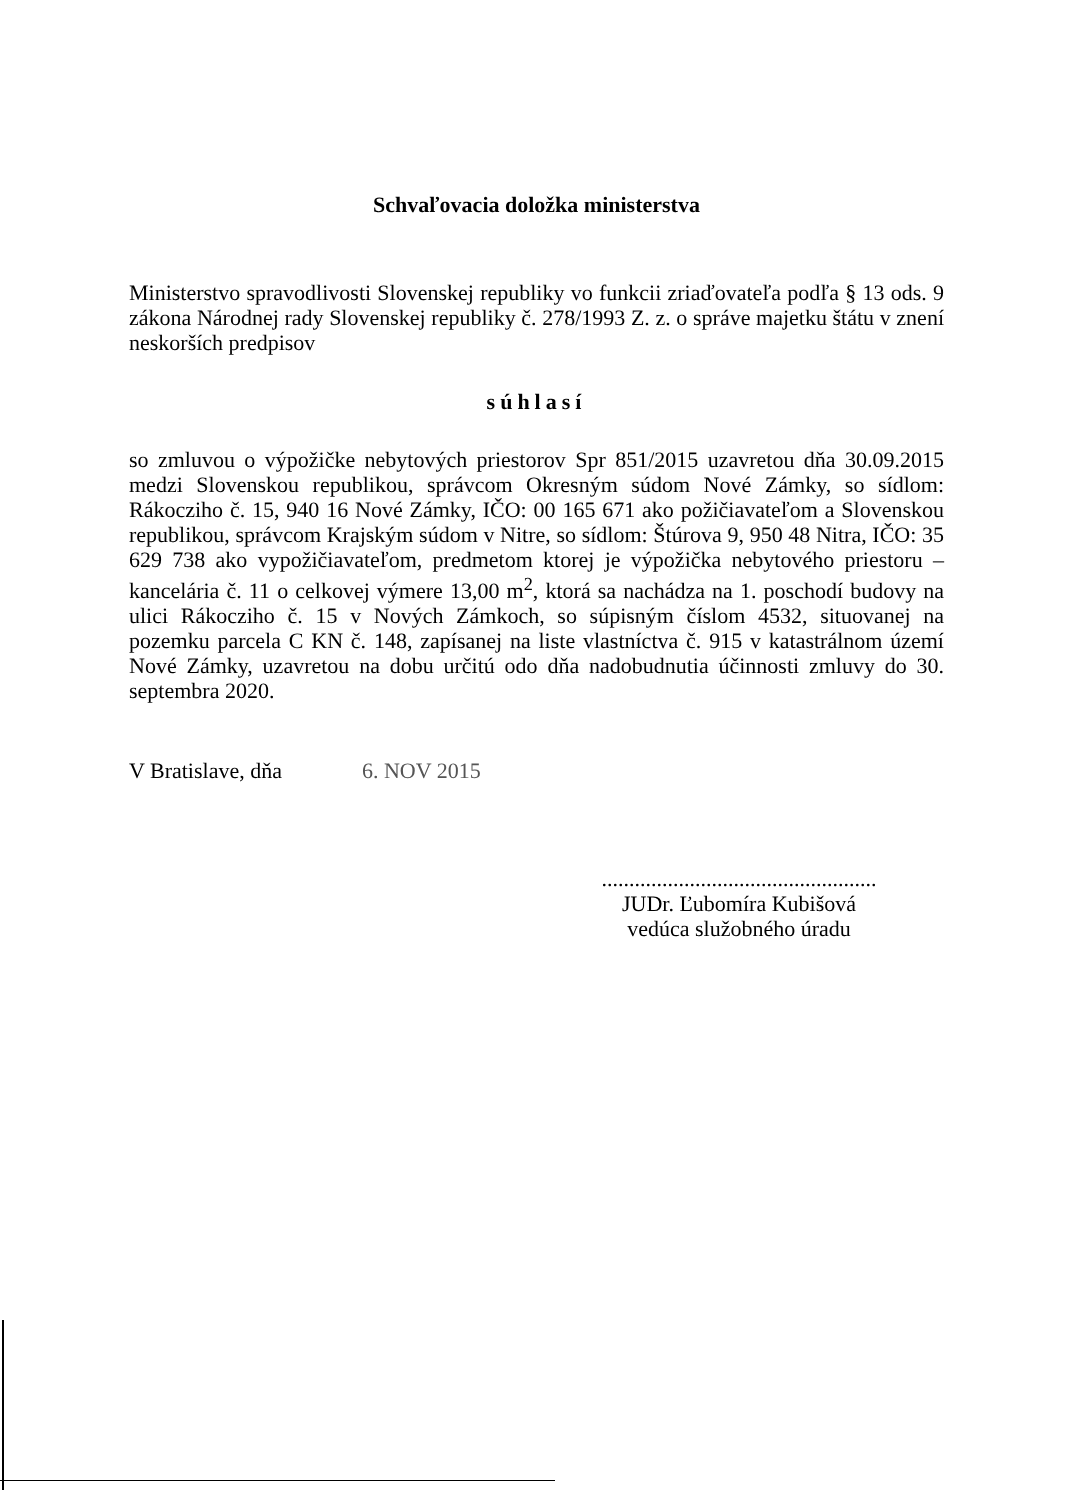Schvaľovacia doložka ministerstva
Ministerstvo spravodlivosti Slovenskej republiky vo funkcii zriaďovateľa podľa § 13 ods. 9 zákona Národnej rady Slovenskej republiky č. 278/1993 Z. z. o správe majetku štátu v znení neskorších predpisov
súhlasí
so zmluvou o výpožičke nebytových priestorov Spr 851/2015 uzavretou dňa 30.09.2015 medzi Slovenskou republikou, správcom Okresným súdom Nové Zámky, so sídlom: Rákocziho č. 15, 940 16 Nové Zámky, IČO: 00 165 671 ako požičiavateľom a Slovenskou republikou, správcom Krajským súdom v Nitre, so sídlom: Štúrova 9, 950 48 Nitra, IČO: 35 629 738 ako vypožičiavateľom, predmetom ktorej je výpožička nebytového priestoru – kancelária č. 11 o celkovej výmere 13,00 m<sup>2</sup>, ktorá sa nachádza na 1. poschodí budovy na ulici Rákocziho č. 15 v Nových Zámkoch, so súpisným číslom 4532, situovanej na pozemku parcela C KN č. 148, zapísanej na liste vlastníctva č. 915 v katastrálnom území Nové Zámky, uzavretou na dobu určitú odo dňa nadobudnutia účinnosti zmluvy do 30. septembra 2020.
V Bratislave, dňa 6. NOV 2015
..................................................
JUDr. Ľubomíra Kubišová
vedúca služobného úradu